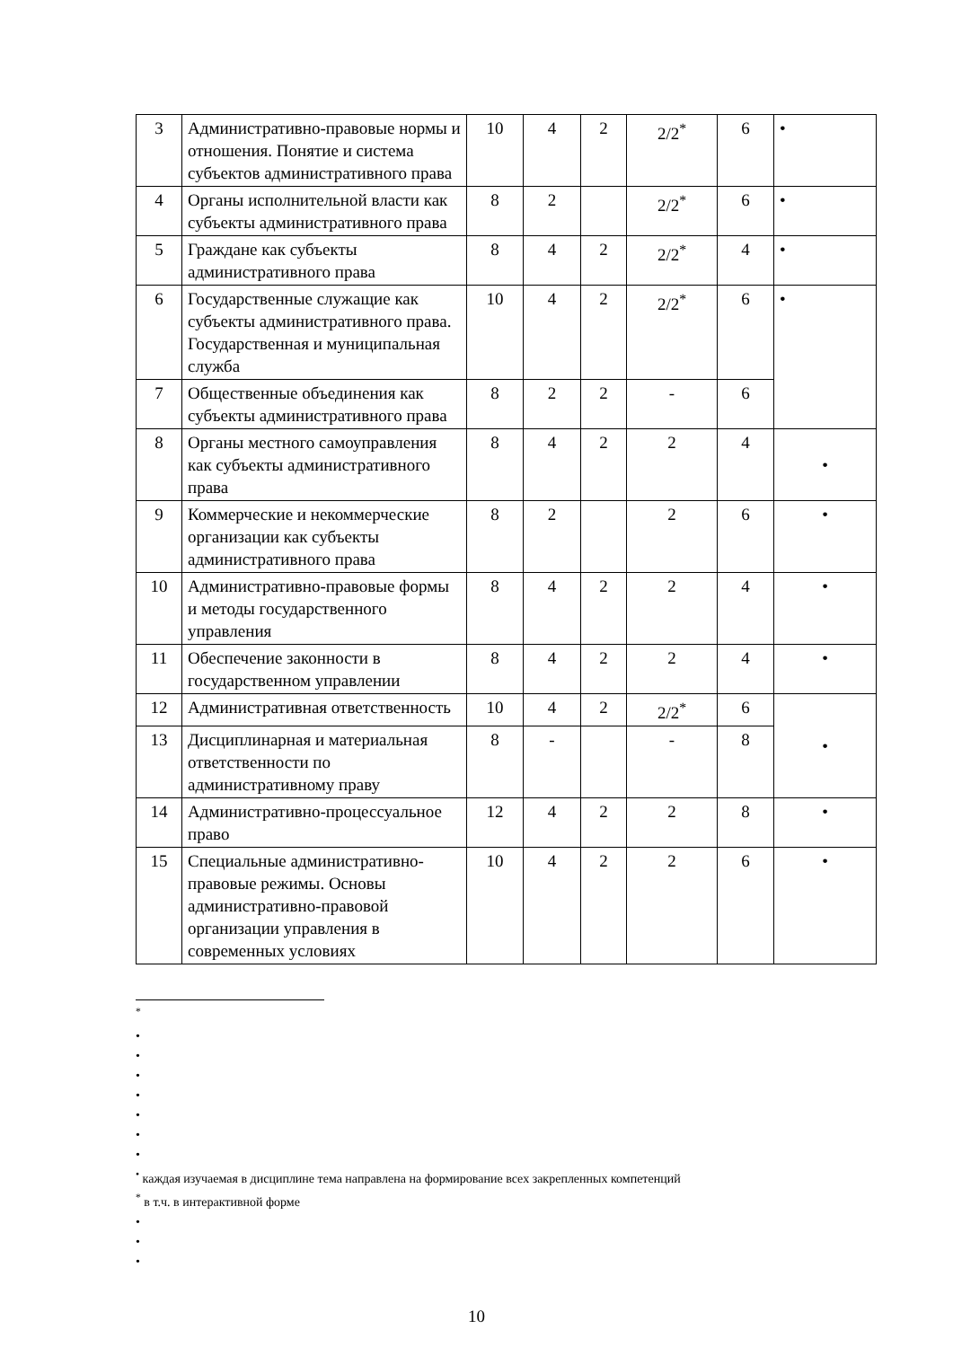| 3 | Административно-правовые нормы и отношения. Понятие и система субъектов административного права | 10 | 4 | 2 | 2/2<sup>*</sup> | 6 | • |
| 4 | Органы исполнительной власти как субъекты административного права | 8 | 2 | | 2/2<sup>*</sup> | 6 | • |
| 5 | Граждане как субъекты административного права | 8 | 4 | 2 | 2/2<sup>*</sup> | 4 | • |
| 6 | Государственные служащие как субъекты административного права. Государственная и муниципальная служба | 10 | 4 | 2 | 2/2<sup>*</sup> | 6 | • |
| 7 | Общественные объединения как субъекты административного права | 8 | 2 | 2 | - | 6 | |
| 8 | Органы местного самоуправления как субъекты административного права | 8 | 4 | 2 | 2 | 4 | • |
| 9 | Коммерческие и некоммерческие организации как субъекты административного права | 8 | 2 | | 2 | 6 | • |
| 10 | Административно-правовые формы и методы государственного управления | 8 | 4 | 2 | 2 | 4 | • |
| 11 | Обеспечение законности в государственном управлении | 8 | 4 | 2 | 2 | 4 | • |
| 12 | Административная ответственность | 10 | 4 | 2 | 2/2<sup>*</sup> | 6 | • |
| 13 | Дисциплинарная и материальная ответственности по административному праву | 8 | - | | - | 8 | |
| 14 | Административно-процессуальное право | 12 | 4 | 2 | 2 | 8 | • |
| 15 | Специальные административно-правовые режимы. Основы административно-правовой организации управления в современных условиях | 10 | 4 | 2 | 2 | 6 | • |
<sup>*</sup>
•
•
•
•
•
•
•
<sup>•</sup> каждая изучаемая в дисциплине тема направлена на формирование всех закрепленных компетенций
<sup>*</sup> в т.ч. в интерактивной форме
•
•
•
10